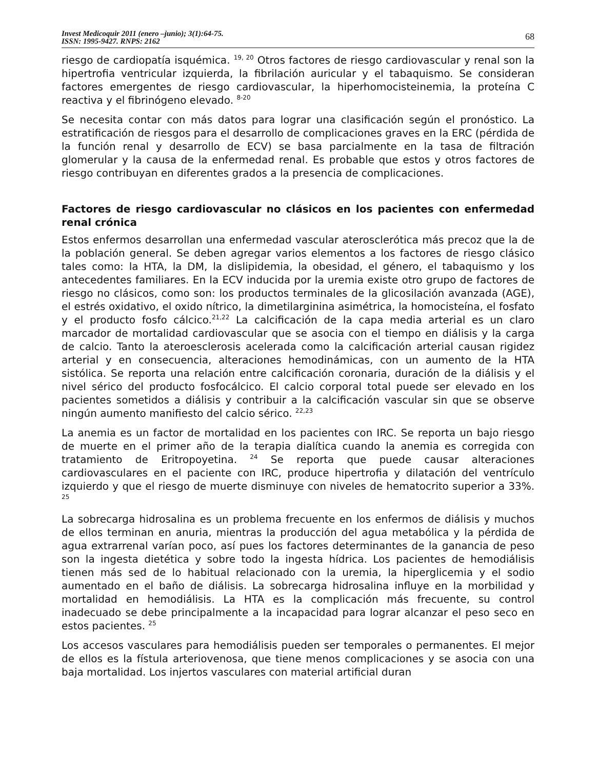Invest Medicoquir 2011 (enero –junio); 3(1):64-75.
ISSN: 1995-9427. RNPS: 2162
68
riesgo de cardiopatía isquémica. <sup>19, 20</sup> Otros factores de riesgo cardiovascular y renal son la hipertrofia ventricular izquierda, la fibrilación auricular y el tabaquismo. Se consideran factores emergentes de riesgo cardiovascular, la hiperhomocisteinemia, la proteína C reactiva y el fibrinógeno elevado. <sup>8-20</sup>
Se necesita contar con más datos para lograr una clasificación según el pronóstico. La estratificación de riesgos para el desarrollo de complicaciones graves en la ERC (pérdida de la función renal y desarrollo de ECV) se basa parcialmente en la tasa de filtración glomerular y la causa de la enfermedad renal. Es probable que estos y otros factores de riesgo contribuyan en diferentes grados a la presencia de complicaciones.
Factores de riesgo cardiovascular no clásicos en los pacientes con enfermedad renal crónica
Estos enfermos desarrollan una enfermedad vascular aterosclerótica más precoz que la de la población general. Se deben agregar varios elementos a los factores de riesgo clásico tales como: la HTA, la DM, la dislipidemia, la obesidad, el género, el tabaquismo y los antecedentes familiares. En la ECV inducida por la uremia existe otro grupo de factores de riesgo no clásicos, como son: los productos terminales de la glicosilación avanzada (AGE), el estrés oxidativo, el oxido nítrico, la dimetilarginina asimétrica, la homocisteína, el fosfato y el producto fosfo cálcico.<sup>21,22</sup> La calcificación de la capa media arterial es un claro marcador de mortalidad cardiovascular que se asocia con el tiempo en diálisis y la carga de calcio. Tanto la ateroesclerosis acelerada como la calcificación arterial causan rigidez arterial y en consecuencia, alteraciones hemodinámicas, con un aumento de la HTA sistólica. Se reporta una relación entre calcificación coronaria, duración de la diálisis y el nivel sérico del producto fosfocálcico. El calcio corporal total puede ser elevado en los pacientes sometidos a diálisis y contribuir a la calcificación vascular sin que se observe ningún aumento manifiesto del calcio sérico. <sup>22,23</sup>
La anemia es un factor de mortalidad en los pacientes con IRC. Se reporta un bajo riesgo de muerte en el primer año de la terapia dialítica cuando la anemia es corregida con tratamiento de Eritropoyetina. <sup>24</sup> Se reporta que puede causar alteraciones cardiovasculares en el paciente con IRC, produce hipertrofia y dilatación del ventrículo izquierdo y que el riesgo de muerte disminuye con niveles de hematocrito superior a 33%. <sup>25</sup>
La sobrecarga hidrosalina es un problema frecuente en los enfermos de diálisis y muchos de ellos terminan en anuria, mientras la producción del agua metabólica y la pérdida de agua extrarrenal varían poco, así pues los factores determinantes de la ganancia de peso son la ingesta dietética y sobre todo la ingesta hídrica. Los pacientes de hemodiálisis tienen más sed de lo habitual relacionado con la uremia, la hiperglicemia y el sodio aumentado en el baño de diálisis. La sobrecarga hidrosalina influye en la morbilidad y mortalidad en hemodiálisis. La HTA es la complicación más frecuente, su control inadecuado se debe principalmente a la incapacidad para lograr alcanzar el peso seco en estos pacientes. <sup>25</sup>
Los accesos vasculares para hemodiálisis pueden ser temporales o permanentes. El mejor de ellos es la fístula arteriovenosa, que tiene menos complicaciones y se asocia con una baja mortalidad. Los injertos vasculares con material artificial duran